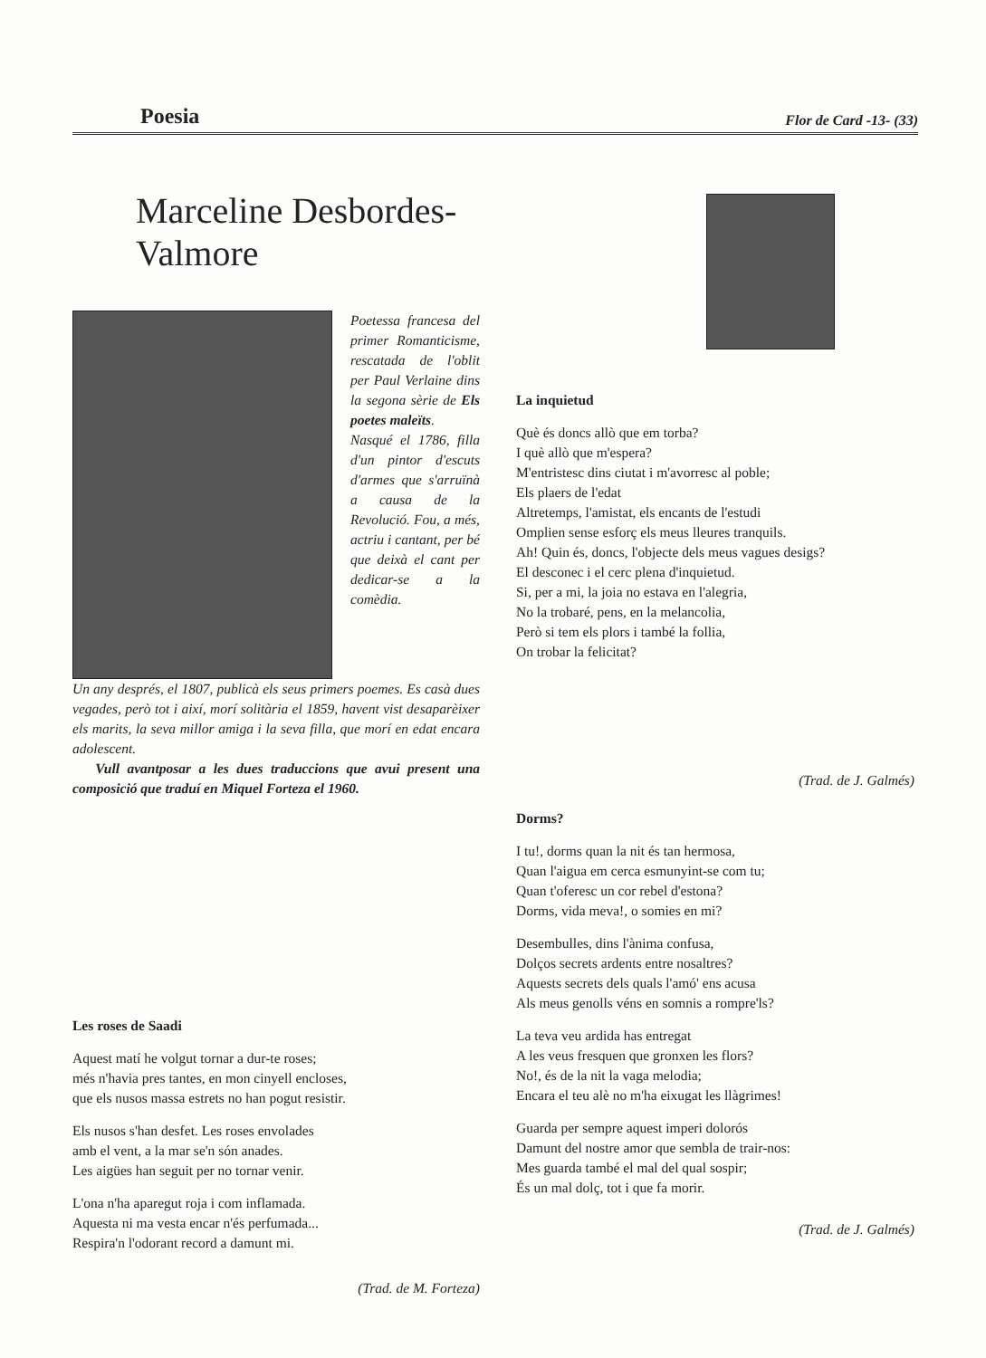Poesia Flor de Card -13- (33)
Marceline Desbordes-Valmore
Poetessa francesa del primer Romanticisme, rescatada de l'oblit per Paul Verlaine dins la segona sèrie de Els poetes maleïts.
Nasqué el 1786, filla d'un pintor d'escuts d'armes que s'arruïnà a causa de la Revolució. Fou, a més, actriu i cantant, per bé que deixà el cant per dedicar-se a la comèdia.
Un any després, el 1807, publicà els seus primers poemes. Es casà dues vegades, però tot i així, morí solitària el 1859, havent vist desaparèixer els marits, la seva millor amiga i la seva filla, que morí en edat encara adolescent.
Vull avantposar a les dues traduccions que avui present una composició que traduí en Miquel Forteza el 1960.
Les roses de Saadi
Aquest matí he volgut tornar a dur-te roses;
més n'havia pres tantes, en mon cinyell encloses,
que els nusos massa estrets no han pogut resistir.
Els nusos s'han desfet. Les roses envolades
amb el vent, a la mar se'n són anades.
Les aigües han seguit per no tornar venir.
L'ona n'ha aparegut roja i com inflamada.
Aquesta ni ma vesta encar n'és perfumada...
Respira'n l'odorant record a damunt mi.
(Trad. de M. Forteza)
La inquietud
Què és doncs allò que em torba?
I què allò que m'espera?
M'entristesc dins ciutat i m'avorresc al poble;
Els plaers de l'edat
Altretemps, l'amistat, els encants de l'estudi
Omplien sense esforç els meus lleures tranquils.
Ah! Quin és, doncs, l'objecte dels meus vagues desigs?
El desconec i el cerc plena d'inquietud.
Si, per a mi, la joia no estava en l'alegria,
No la trobaré, pens, en la melancolia,
Però si tem els plors i també la follia,
On trobar la felicitat?
(Trad. de J. Galmés)
Dorms?
I tu!, dorms quan la nit és tan hermosa,
Quan l'aigua em cerca esmunyint-se com tu;
Quan t'oferesc un cor rebel d'estona?
Dorms, vida meva!, o somies en mi?
Desembulles, dins l'ànima confusa,
Dolços secrets ardents entre nosaltres?
Aquests secrets dels quals l'amó' ens acusa
Als meus genolls véns en somnis a rompre'ls?
La teva veu ardida has entregat
A les veus fresquen que gronxen les flors?
No!, és de la nit la vaga melodia;
Encara el teu alè no m'ha eixugat les llàgrimes!
Guarda per sempre aquest imperi dolorós
Damunt del nostre amor que sembla de trair-nos:
Mes guarda també el mal del qual sospir;
És un mal dolç, tot i que fa morir.
(Trad. de J. Galmés)